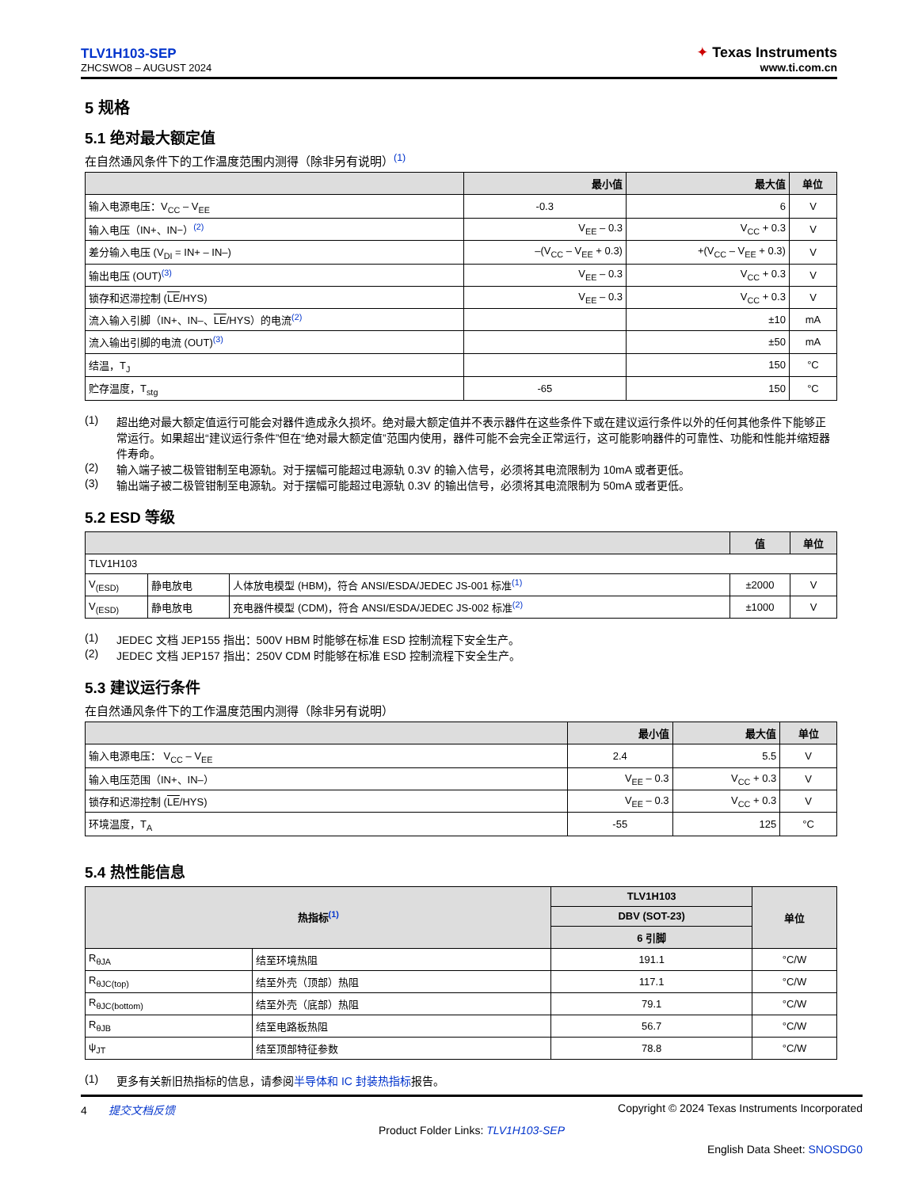TLV1H103-SEP
ZHCSWO8 – AUGUST 2024
✦ Texas Instruments
www.ti.com.cn
5 规格
5.1 绝对最大额定值
在自然通风条件下的工作温度范围内测得（除非另有说明）<sup>(1)</sup>
| | 最小值 | 最大值 | 单位 |
| --- | --- | --- | --- |
| 输入电源电压：V<sub>CC</sub> – V<sub>EE</sub> | -0.3 | 6 | V |
| 输入电压（IN+、IN−）<sup>(2)</sup> | V<sub>EE</sub> – 0.3 | V<sub>CC</sub> + 0.3 | V |
| 差分输入电压 (V<sub>DI</sub> = IN+ – IN–) | –(V<sub>CC</sub> – V<sub>EE</sub> + 0.3) | +(V<sub>CC</sub> – V<sub>EE</sub> + 0.3) | V |
| 输出电压 (OUT)<sup>(3)</sup> | V<sub>EE</sub> – 0.3 | V<sub>CC</sub> + 0.3 | V |
| 锁存和迟滞控制 ( LE /HYS) | V<sub>EE</sub> – 0.3 | V<sub>CC</sub> + 0.3 | V |
| 流入输入引脚（IN+、IN–、 LE /HYS）的电流<sup>(2)</sup> | | ±10 | mA |
| 流入输出引脚的电流 (OUT)<sup>(3)</sup> | | ±50 | mA |
| 结温，T<sub>J</sub> | | 150 | °C |
| 贮存温度，T<sub>stg</sub> | -65 | 150 | °C |
(1) 超出绝对最大额定值运行可能会对器件造成永久损坏。绝对最大额定值并不表示器件在这些条件下或在建议运行条件以外的任何其他条件下能够正常运行。如果超出“建议运行条件”但在“绝对最大额定值”范围内使用，器件可能不会完全正常运行，这可能影响器件的可靠性、功能和性能并缩短器件寿命。
(2) 输入端子被二极管钳制至电源轨。对于摆幅可能超过电源轨 0.3V 的输入信号，必须将其电流限制为 10mA 或者更低。
(3) 输出端子被二极管钳制至电源轨。对于摆幅可能超过电源轨 0.3V 的输出信号，必须将其电流限制为 50mA 或者更低。
5.2 ESD 等级
| | | | 值 | 单位 |
| --- | --- | --- | --- | --- |
| TLV1H103 | | | | |
| V<sub>(ESD)</sub> | 静电放电 | 人体放电模型 (HBM)，符合 ANSI/ESDA/JEDEC JS-001 标准<sup>(1)</sup> | ±2000 | V |
| V<sub>(ESD)</sub> | 静电放电 | 充电器件模型 (CDM)，符合 ANSI/ESDA/JEDEC JS-002 标准<sup>(2)</sup> | ±1000 | V |
(1) JEDEC 文档 JEP155 指出：500V HBM 时能够在标准 ESD 控制流程下安全生产。
(2) JEDEC 文档 JEP157 指出：250V CDM 时能够在标准 ESD 控制流程下安全生产。
5.3 建议运行条件
在自然通风条件下的工作温度范围内测得（除非另有说明）
| | 最小值 | 最大值 | 单位 |
| --- | --- | --- | --- |
| 输入电源电压： V<sub>CC</sub> – V<sub>EE</sub> | 2.4 | 5.5 | V |
| 输入电压范围（IN+、IN–） | V<sub>EE</sub> – 0.3 | V<sub>CC</sub> + 0.3 | V |
| 锁存和迟滞控制 ( LE /HYS) | V<sub>EE</sub> – 0.3 | V<sub>CC</sub> + 0.3 | V |
| 环境温度，T<sub>A</sub> | -55 | 125 | °C |
5.4 热性能信息
| 热指标<sup>(1)</sup> | | TLV1H103 | 单位 |
| --- | --- | --- | --- |
| | | DBV (SOT-23) | |
| | | 6 引脚 | |
| R<sub>θJA</sub> | 结至环境热阻 | 191.1 | °C/W |
| R<sub>θJC(top)</sub> | 结至外壳（顶部）热阻 | 117.1 | °C/W |
| R<sub>θJC(bottom)</sub> | 结至外壳（底部）热阻 | 79.1 | °C/W |
| R<sub>θJB</sub> | 结至电路板热阻 | 56.7 | °C/W |
| ψ<sub>JT</sub> | 结至顶部特征参数 | 78.8 | °C/W |
(1) 更多有关新旧热指标的信息，请参阅半导体和 IC 封装热指标报告。
4 提交文档反馈 Copyright © 2024 Texas Instruments Incorporated
Product Folder Links: TLV1H103-SEP
English Data Sheet: SNOSDG0